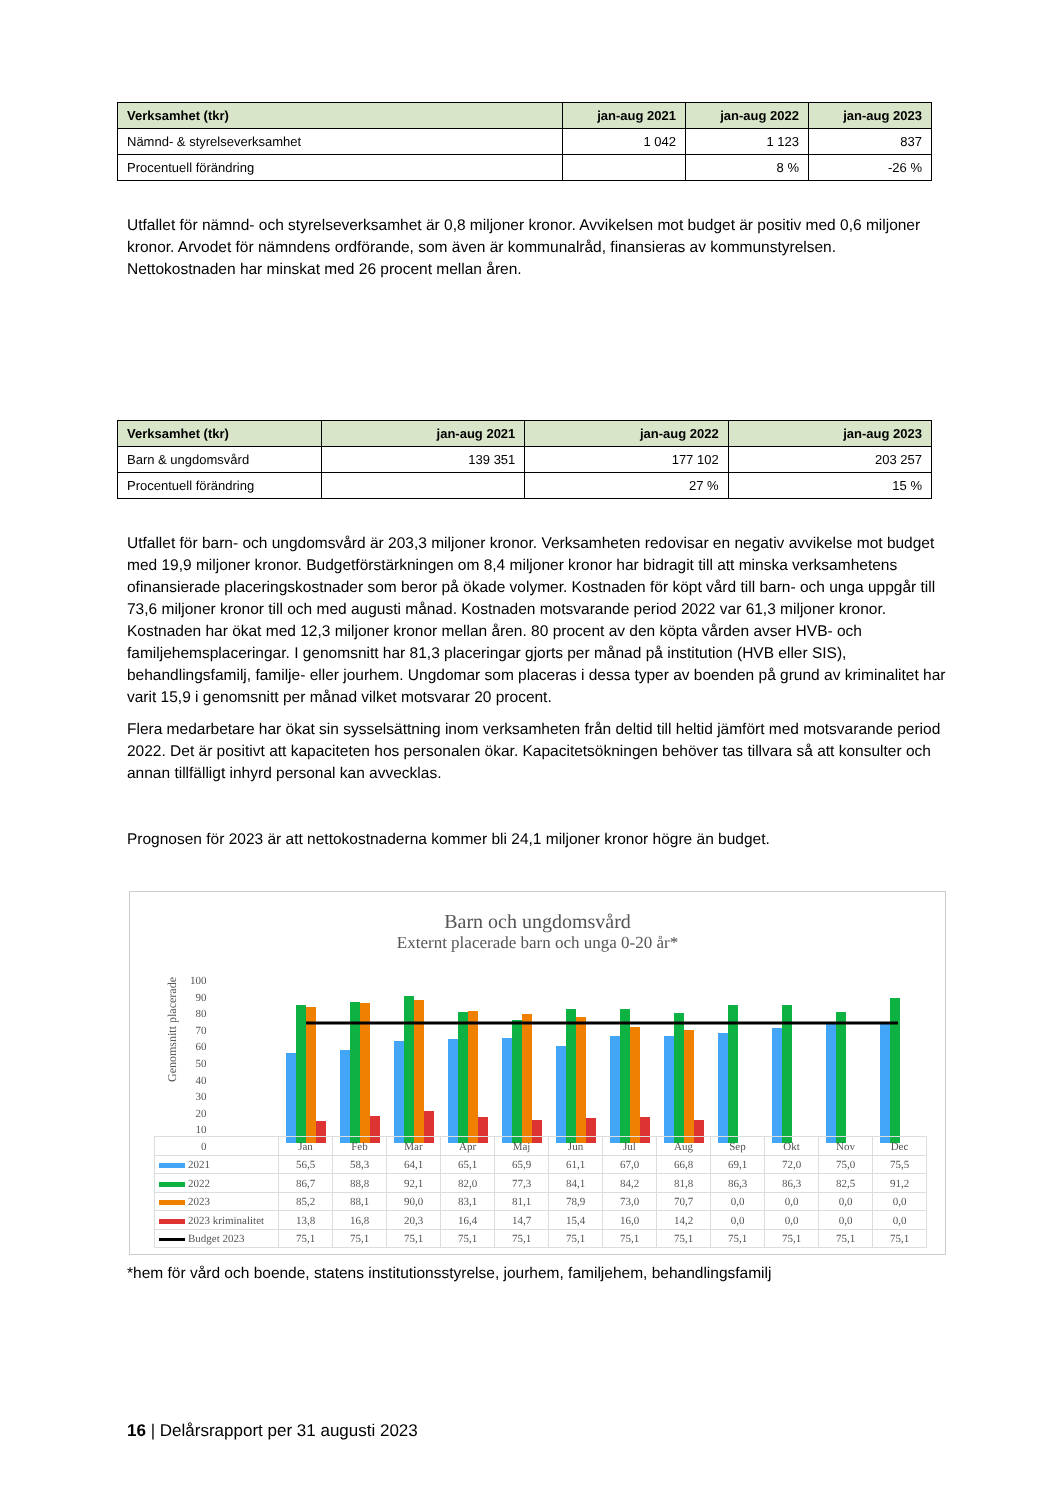| Verksamhet (tkr) | jan-aug 2021 | jan-aug 2022 | jan-aug 2023 |
| --- | --- | --- | --- |
| Nämnd- & styrelseverksamhet | 1 042 | 1 123 | 837 |
| Procentuell förändring | | 8 % | -26 % |
Utfallet för nämnd- och styrelseverksamhet är 0,8 miljoner kronor. Avvikelsen mot budget är positiv med 0,6 miljoner kronor. Arvodet för nämndens ordförande, som även är kommunalråd, finansieras av kommunstyrelsen. Nettokostnaden har minskat med 26 procent mellan åren.
| Verksamhet (tkr) | jan-aug 2021 | jan-aug 2022 | jan-aug 2023 |
| --- | --- | --- | --- |
| Barn & ungdomsvård | 139 351 | 177 102 | 203 257 |
| Procentuell förändring | | 27 % | 15 % |
Utfallet för barn- och ungdomsvård är 203,3 miljoner kronor. Verksamheten redovisar en negativ avvikelse mot budget med 19,9 miljoner kronor. Budgetförstärkningen om 8,4 miljoner kronor har bidragit till att minska verksamhetens ofinansierade placeringskostnader som beror på ökade volymer. Kostnaden för köpt vård till barn- och unga uppgår till 73,6 miljoner kronor till och med augusti månad. Kostnaden motsvarande period 2022 var 61,3 miljoner kronor. Kostnaden har ökat med 12,3 miljoner kronor mellan åren. 80 procent av den köpta vården avser HVB- och familjehemsplaceringar. I genomsnitt har 81,3 placeringar gjorts per månad på institution (HVB eller SIS), behandlingsfamilj, familje- eller jourhem. Ungdomar som placeras i dessa typer av boenden på grund av kriminalitet har varit 15,9 i genomsnitt per månad vilket motsvarar 20 procent.
Flera medarbetare har ökat sin sysselsättning inom verksamheten från deltid till heltid jämfört med motsvarande period 2022. Det är positivt att kapaciteten hos personalen ökar. Kapacitetsökningen behöver tas tillvara så att konsulter och annan tillfälligt inhyrd personal kan avvecklas.
Prognosen för 2023 är att nettokostnaderna kommer bli 24,1 miljoner kronor högre än budget.
Barn och ungdomsvård
Externt placerade barn och unga 0-20 år*
100
90
80
70
60
50
40
30
20
10
0
Genomsnitt placerade
| | Jan | Feb | Mar | Apr | Maj | Jun | Jul | Aug | Sep | Okt | Nov | Dec |
| 2021 | 56,5 | 58,3 | 64,1 | 65,1 | 65,9 | 61,1 | 67,0 | 66,8 | 69,1 | 72,0 | 75,0 | 75,5 |
| 2022 | 86,7 | 88,8 | 92,1 | 82,0 | 77,3 | 84,1 | 84,2 | 81,8 | 86,3 | 86,3 | 82,5 | 91,2 |
| 2023 | 85,2 | 88,1 | 90,0 | 83,1 | 81,1 | 78,9 | 73,0 | 70,7 | 0,0 | 0,0 | 0,0 | 0,0 |
| 2023 kriminalitet | 13,8 | 16,8 | 20,3 | 16,4 | 14,7 | 15,4 | 16,0 | 14,2 | 0,0 | 0,0 | 0,0 | 0,0 |
| Budget 2023 | 75,1 | 75,1 | 75,1 | 75,1 | 75,1 | 75,1 | 75,1 | 75,1 | 75,1 | 75,1 | 75,1 | 75,1 |
*hem för vård och boende, statens institutionsstyrelse, jourhem, familjehem, behandlingsfamilj
16 | Delårsrapport per 31 augusti 2023